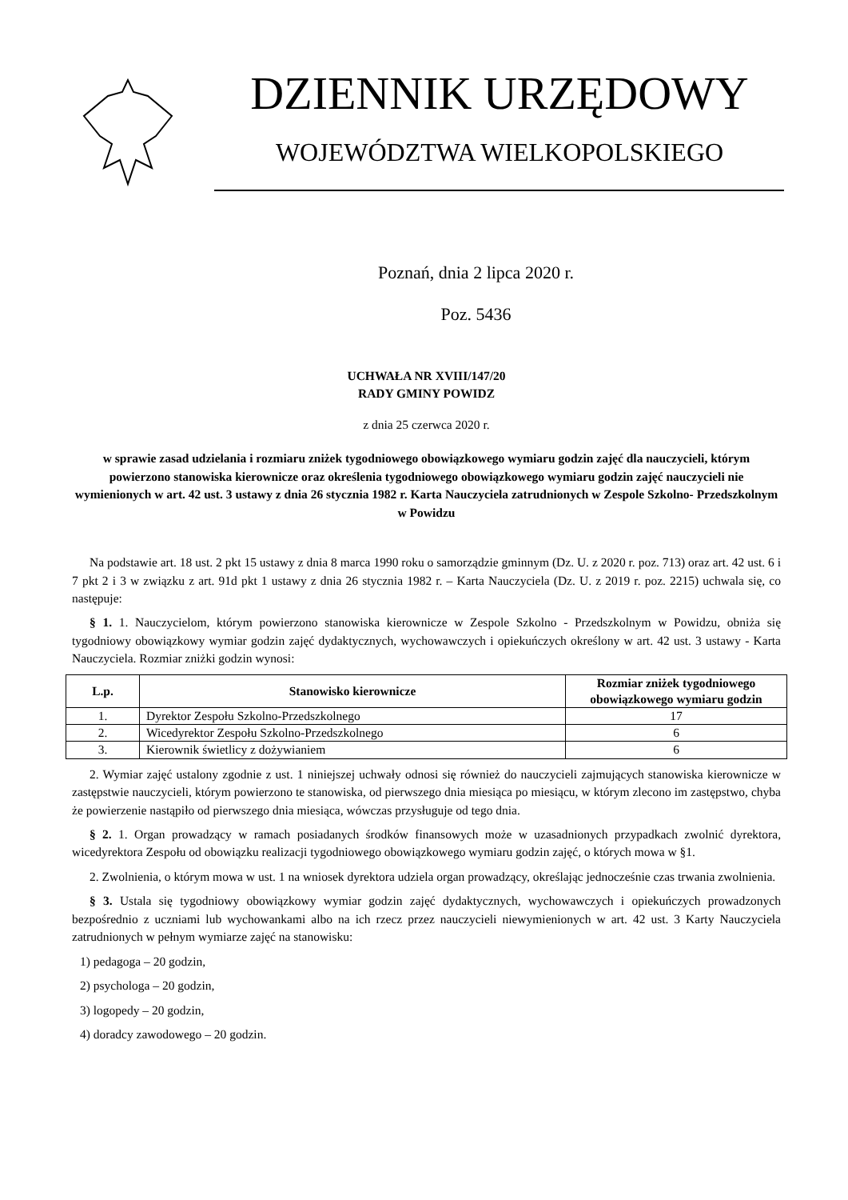DZIENNIK URZĘDOWY
WOJEWÓDZTWA WIELKOPOLSKIEGO
Poznań, dnia 2 lipca 2020 r.
Poz. 5436
UCHWAŁA NR XVIII/147/20
RADY GMINY POWIDZ
z dnia 25 czerwca 2020 r.
w sprawie zasad udzielania i rozmiaru zniżek tygodniowego obowiązkowego wymiaru godzin zajęć dla nauczycieli, którym powierzono stanowiska kierownicze oraz określenia tygodniowego obowiązkowego wymiaru godzin zajęć nauczycieli nie wymienionych w art. 42 ust. 3 ustawy z dnia 26 stycznia 1982 r. Karta Nauczyciela zatrudnionych w Zespole Szkolno- Przedszkolnym w Powidzu
Na podstawie art. 18 ust. 2 pkt 15 ustawy z dnia 8 marca 1990 roku o samorządzie gminnym (Dz. U. z 2020 r. poz. 713) oraz art. 42 ust. 6 i 7 pkt 2 i 3 w związku z art. 91d pkt 1 ustawy z dnia 26 stycznia 1982 r. – Karta Nauczyciela (Dz. U. z 2019 r. poz. 2215) uchwala się, co następuje:
§ 1. 1. Nauczycielom, którym powierzono stanowiska kierownicze w Zespole Szkolno - Przedszkolnym w Powidzu, obniża się tygodniowy obowiązkowy wymiar godzin zajęć dydaktycznych, wychowawczych i opiekuńczych określony w art. 42 ust. 3 ustawy - Karta Nauczyciela. Rozmiar zniżki godzin wynosi:
| L.p. | Stanowisko kierownicze | Rozmiar zniżek tygodniowego obowiązkowego wymiaru godzin |
| --- | --- | --- |
| 1. | Dyrektor Zespołu Szkolno-Przedszkolnego | 17 |
| 2. | Wicedyrektor Zespołu Szkolno-Przedszkolnego | 6 |
| 3. | Kierownik świetlicy z dożywianiem | 6 |
2. Wymiar zajęć ustalony zgodnie z ust. 1 niniejszej uchwały odnosi się również do nauczycieli zajmujących stanowiska kierownicze w zastępstwie nauczycieli, którym powierzono te stanowiska, od pierwszego dnia miesiąca po miesiącu, w którym zlecono im zastępstwo, chyba że powierzenie nastąpiło od pierwszego dnia miesiąca, wówczas przysługuje od tego dnia.
§ 2. 1. Organ prowadzący w ramach posiadanych środków finansowych może w uzasadnionych przypadkach zwolnić dyrektora, wicedyrektora Zespołu od obowiązku realizacji tygodniowego obowiązkowego wymiaru godzin zajęć, o których mowa w §1.
2. Zwolnienia, o którym mowa w ust. 1 na wniosek dyrektora udziela organ prowadzący, określając jednocześnie czas trwania zwolnienia.
§ 3. Ustala się tygodniowy obowiązkowy wymiar godzin zajęć dydaktycznych, wychowawczych i opiekuńczych prowadzonych bezpośrednio z uczniami lub wychowankami albo na ich rzecz przez nauczycieli niewymienionych w art. 42 ust. 3 Karty Nauczyciela zatrudnionych w pełnym wymiarze zajęć na stanowisku:
1) pedagoga – 20 godzin,
2) psychologa – 20 godzin,
3) logopedy – 20 godzin,
4) doradcy zawodowego – 20 godzin.